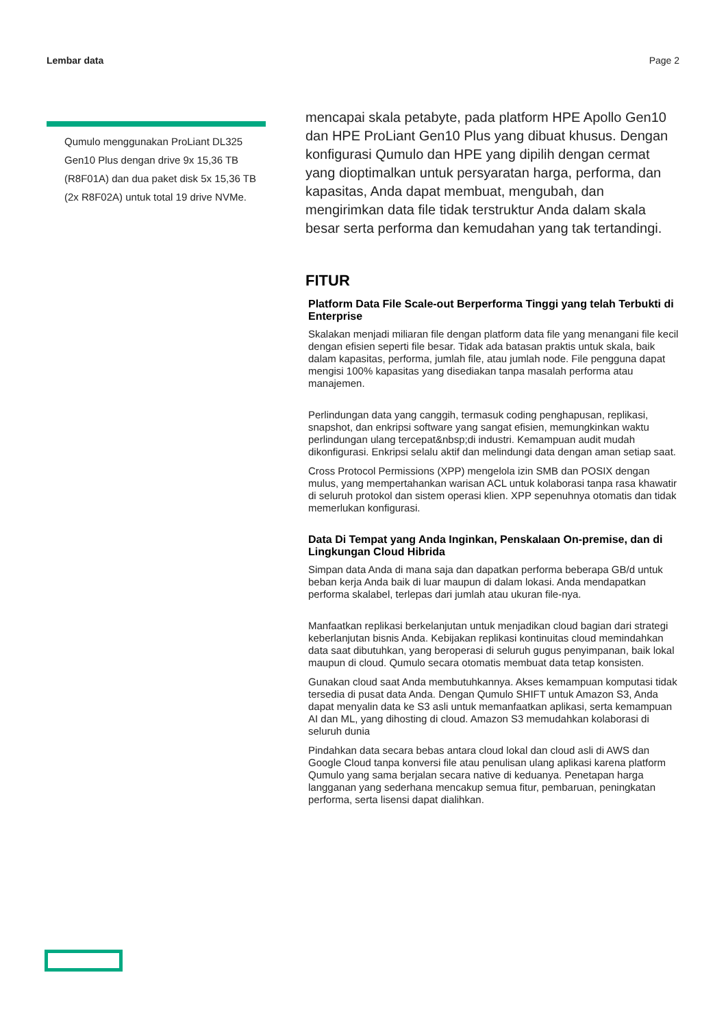Lembar data Page 2
Qumulo menggunakan ProLiant DL325 Gen10 Plus dengan drive 9x 15,36 TB (R8F01A) dan dua paket disk 5x 15,36 TB (2x R8F02A) untuk total 19 drive NVMe.
mencapai skala petabyte, pada platform HPE Apollo Gen10 dan HPE ProLiant Gen10 Plus yang dibuat khusus. Dengan konfigurasi Qumulo dan HPE yang dipilih dengan cermat yang dioptimalkan untuk persyaratan harga, performa, dan kapasitas, Anda dapat membuat, mengubah, dan mengirimkan data file tidak terstruktur Anda dalam skala besar serta performa dan kemudahan yang tak tertandingi.
FITUR
Platform Data File Scale-out Berperforma Tinggi yang telah Terbukti di Enterprise
Skalakan menjadi miliaran file dengan platform data file yang menangani file kecil dengan efisien seperti file besar. Tidak ada batasan praktis untuk skala, baik dalam kapasitas, performa, jumlah file, atau jumlah node. File pengguna dapat mengisi 100% kapasitas yang disediakan tanpa masalah performa atau manajemen.
Perlindungan data yang canggih, termasuk coding penghapusan, replikasi, snapshot, dan enkripsi software yang sangat efisien, memungkinkan waktu perlindungan ulang tercepat&nbsp;di industri. Kemampuan audit mudah dikonfigurasi. Enkripsi selalu aktif dan melindungi data dengan aman setiap saat.
Cross Protocol Permissions (XPP) mengelola izin SMB dan POSIX dengan mulus, yang mempertahankan warisan ACL untuk kolaborasi tanpa rasa khawatir di seluruh protokol dan sistem operasi klien. XPP sepenuhnya otomatis dan tidak memerlukan konfigurasi.
Data Di Tempat yang Anda Inginkan, Penskalaan On-premise, dan di Lingkungan Cloud Hibrida
Simpan data Anda di mana saja dan dapatkan performa beberapa GB/d untuk beban kerja Anda baik di luar maupun di dalam lokasi. Anda mendapatkan performa skalabel, terlepas dari jumlah atau ukuran file-nya.
Manfaatkan replikasi berkelanjutan untuk menjadikan cloud bagian dari strategi keberlanjutan bisnis Anda. Kebijakan replikasi kontinuitas cloud memindahkan data saat dibutuhkan, yang beroperasi di seluruh gugus penyimpanan, baik lokal maupun di cloud. Qumulo secara otomatis membuat data tetap konsisten.
Gunakan cloud saat Anda membutuhkannya. Akses kemampuan komputasi tidak tersedia di pusat data Anda. Dengan Qumulo SHIFT untuk Amazon S3, Anda dapat menyalin data ke S3 asli untuk memanfaatkan aplikasi, serta kemampuan AI dan ML, yang dihosting di cloud. Amazon S3 memudahkan kolaborasi di seluruh dunia
Pindahkan data secara bebas antara cloud lokal dan cloud asli di AWS dan Google Cloud tanpa konversi file atau penulisan ulang aplikasi karena platform Qumulo yang sama berjalan secara native di keduanya. Penetapan harga langganan yang sederhana mencakup semua fitur, pembaruan, peningkatan performa, serta lisensi dapat dialihkan.